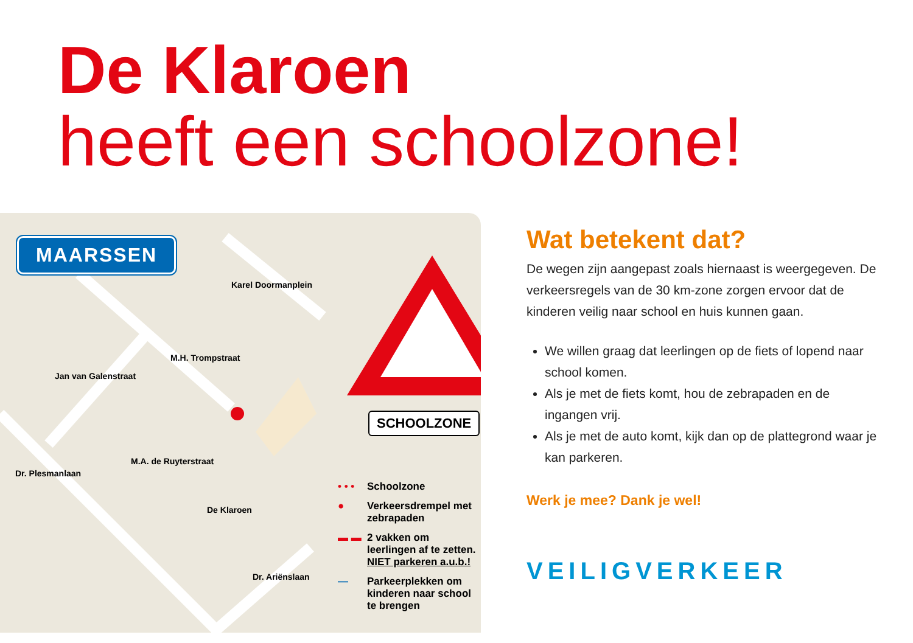De Klaroen
heeft een schoolzone!
MAARSSEN
SCHOOLZONE
• • • Schoolzone
● Verkeersdrempel met zebrapaden
▬ ▬ 2 vakken om leerlingen af te zetten. NIET parkeren a.u.b.!
— Parkeerplekken om kinderen naar school te brengen
Karel Doormanplein
Jan van Galenstraat
M.H. Trompstraat
M.A. de Ruyterstraat
Dr. Plesmanlaan
De Klaroen
Dr. Ariënslaan
Wat betekent dat?
De wegen zijn aangepast zoals hiernaast is weergegeven. De verkeersregels van de 30 km-zone zorgen ervoor dat de kinderen veilig naar school en huis kunnen gaan.
We willen graag dat leerlingen op de fiets of lopend naar school komen.
Als je met de fiets komt, hou de zebrapaden en de ingangen vrij.
Als je met de auto komt, kijk dan op de plattegrond waar je kan parkeren.
Werk je mee? Dank je wel!
VEILIGVERKEER